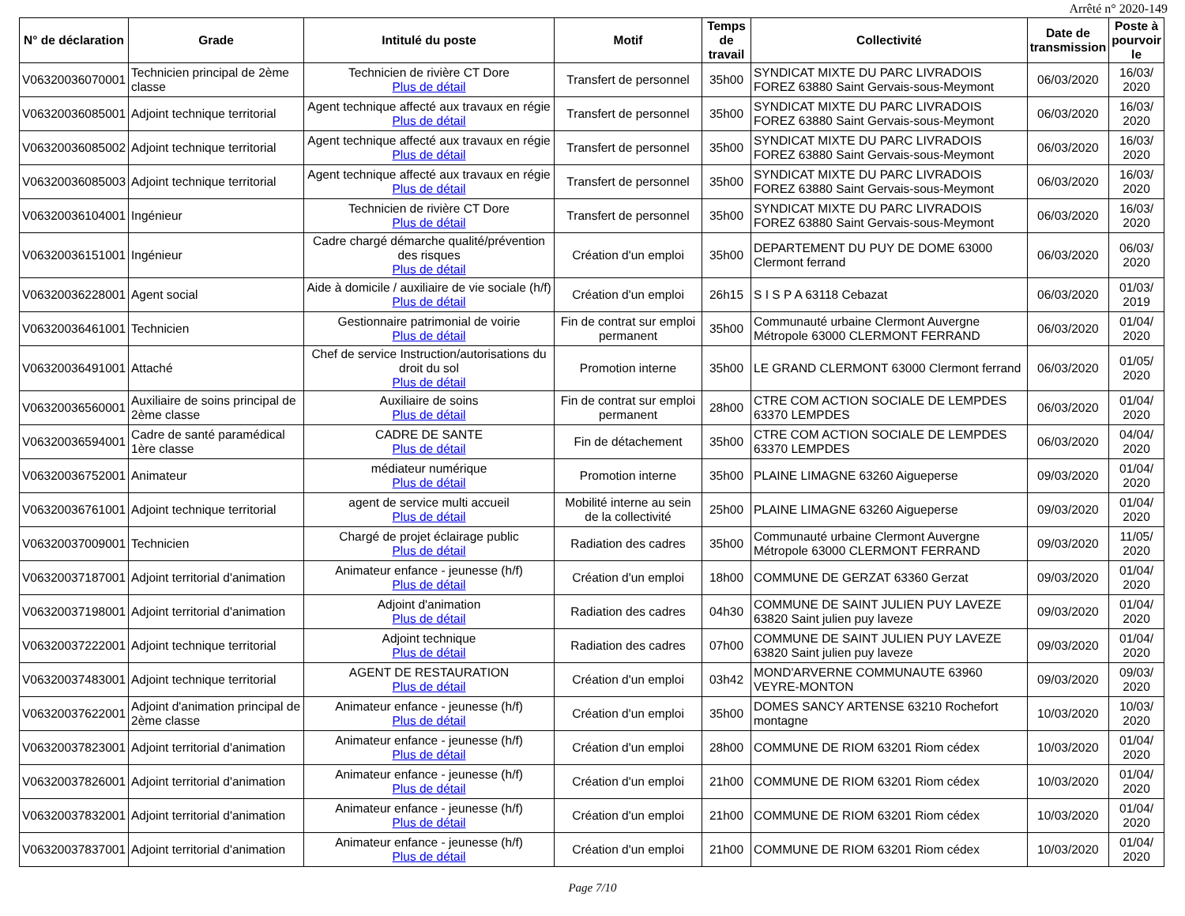Arrêté n° 2020-149
| N° de déclaration | Grade | Intitulé du poste | Motif | Temps de travail | Collectivité | Date de transmission | Poste à pourvoir le |
| --- | --- | --- | --- | --- | --- | --- | --- |
| V06320036070001 | Technicien principal de 2ème classe | Technicien de rivière CT Dore Plus de détail | Transfert de personnel | 35h00 | SYNDICAT MIXTE DU PARC LIVRADOIS FOREZ 63880 Saint Gervais-sous-Meymont | 06/03/2020 | 16/03/ 2020 |
| V06320036085001 | Adjoint technique territorial | Agent technique affecté aux travaux en régie Plus de détail | Transfert de personnel | 35h00 | SYNDICAT MIXTE DU PARC LIVRADOIS FOREZ 63880 Saint Gervais-sous-Meymont | 06/03/2020 | 16/03/ 2020 |
| V06320036085002 | Adjoint technique territorial | Agent technique affecté aux travaux en régie Plus de détail | Transfert de personnel | 35h00 | SYNDICAT MIXTE DU PARC LIVRADOIS FOREZ 63880 Saint Gervais-sous-Meymont | 06/03/2020 | 16/03/ 2020 |
| V06320036085003 | Adjoint technique territorial | Agent technique affecté aux travaux en régie Plus de détail | Transfert de personnel | 35h00 | SYNDICAT MIXTE DU PARC LIVRADOIS FOREZ 63880 Saint Gervais-sous-Meymont | 06/03/2020 | 16/03/ 2020 |
| V06320036104001 | Ingénieur | Technicien de rivière CT Dore Plus de détail | Transfert de personnel | 35h00 | SYNDICAT MIXTE DU PARC LIVRADOIS FOREZ 63880 Saint Gervais-sous-Meymont | 06/03/2020 | 16/03/ 2020 |
| V06320036151001 | Ingénieur | Cadre chargé démarche qualité/prévention des risques Plus de détail | Création d'un emploi | 35h00 | DEPARTEMENT DU PUY DE DOME 63000 Clermont ferrand | 06/03/2020 | 06/03/ 2020 |
| V06320036228001 | Agent social | Aide à domicile / auxiliaire de vie sociale (h/f) Plus de détail | Création d'un emploi | 26h15 | S I S P A 63118 Cebazat | 06/03/2020 | 01/03/ 2019 |
| V06320036461001 | Technicien | Gestionnaire patrimonial de voirie Plus de détail | Fin de contrat sur emploi permanent | 35h00 | Communauté urbaine Clermont Auvergne Métropole 63000 CLERMONT FERRAND | 06/03/2020 | 01/04/ 2020 |
| V06320036491001 | Attaché | Chef de service Instruction/autorisations du droit du sol Plus de détail | Promotion interne | 35h00 | LE GRAND CLERMONT 63000 Clermont ferrand | 06/03/2020 | 01/05/ 2020 |
| V06320036560001 | Auxiliaire de soins principal de 2ème classe | Auxiliaire de soins Plus de détail | Fin de contrat sur emploi permanent | 28h00 | CTRE COM ACTION SOCIALE DE LEMPDES 63370 LEMPDES | 06/03/2020 | 01/04/ 2020 |
| V06320036594001 | Cadre de santé paramédical 1ère classe | CADRE DE SANTE Plus de détail | Fin de détachement | 35h00 | CTRE COM ACTION SOCIALE DE LEMPDES 63370 LEMPDES | 06/03/2020 | 04/04/ 2020 |
| V06320036752001 | Animateur | médiateur numérique Plus de détail | Promotion interne | 35h00 | PLAINE LIMAGNE 63260 Aigueperse | 09/03/2020 | 01/04/ 2020 |
| V06320036761001 | Adjoint technique territorial | agent de service multi accueil Plus de détail | Mobilité interne au sein de la collectivité | 25h00 | PLAINE LIMAGNE 63260 Aigueperse | 09/03/2020 | 01/04/ 2020 |
| V06320037009001 | Technicien | Chargé de projet éclairage public Plus de détail | Radiation des cadres | 35h00 | Communauté urbaine Clermont Auvergne Métropole 63000 CLERMONT FERRAND | 09/03/2020 | 11/05/ 2020 |
| V06320037187001 | Adjoint territorial d'animation | Animateur enfance - jeunesse (h/f) Plus de détail | Création d'un emploi | 18h00 | COMMUNE DE GERZAT 63360 Gerzat | 09/03/2020 | 01/04/ 2020 |
| V06320037198001 | Adjoint territorial d'animation | Adjoint d'animation Plus de détail | Radiation des cadres | 04h30 | COMMUNE DE SAINT JULIEN PUY LAVEZE 63820 Saint julien puy laveze | 09/03/2020 | 01/04/ 2020 |
| V06320037222001 | Adjoint technique territorial | Adjoint technique Plus de détail | Radiation des cadres | 07h00 | COMMUNE DE SAINT JULIEN PUY LAVEZE 63820 Saint julien puy laveze | 09/03/2020 | 01/04/ 2020 |
| V06320037483001 | Adjoint technique territorial | AGENT DE RESTAURATION Plus de détail | Création d'un emploi | 03h42 | MOND'ARVERNE COMMUNAUTE 63960 VEYRE-MONTON | 09/03/2020 | 09/03/ 2020 |
| V06320037622001 | Adjoint d'animation principal de 2ème classe | Animateur enfance - jeunesse (h/f) Plus de détail | Création d'un emploi | 35h00 | DOMES SANCY ARTENSE 63210 Rochefort montagne | 10/03/2020 | 10/03/ 2020 |
| V06320037823001 | Adjoint territorial d'animation | Animateur enfance - jeunesse (h/f) Plus de détail | Création d'un emploi | 28h00 | COMMUNE DE RIOM 63201 Riom cédex | 10/03/2020 | 01/04/ 2020 |
| V06320037826001 | Adjoint territorial d'animation | Animateur enfance - jeunesse (h/f) Plus de détail | Création d'un emploi | 21h00 | COMMUNE DE RIOM 63201 Riom cédex | 10/03/2020 | 01/04/ 2020 |
| V06320037832001 | Adjoint territorial d'animation | Animateur enfance - jeunesse (h/f) Plus de détail | Création d'un emploi | 21h00 | COMMUNE DE RIOM 63201 Riom cédex | 10/03/2020 | 01/04/ 2020 |
| V06320037837001 | Adjoint territorial d'animation | Animateur enfance - jeunesse (h/f) Plus de détail | Création d'un emploi | 21h00 | COMMUNE DE RIOM 63201 Riom cédex | 10/03/2020 | 01/04/ 2020 |
Page 7/10